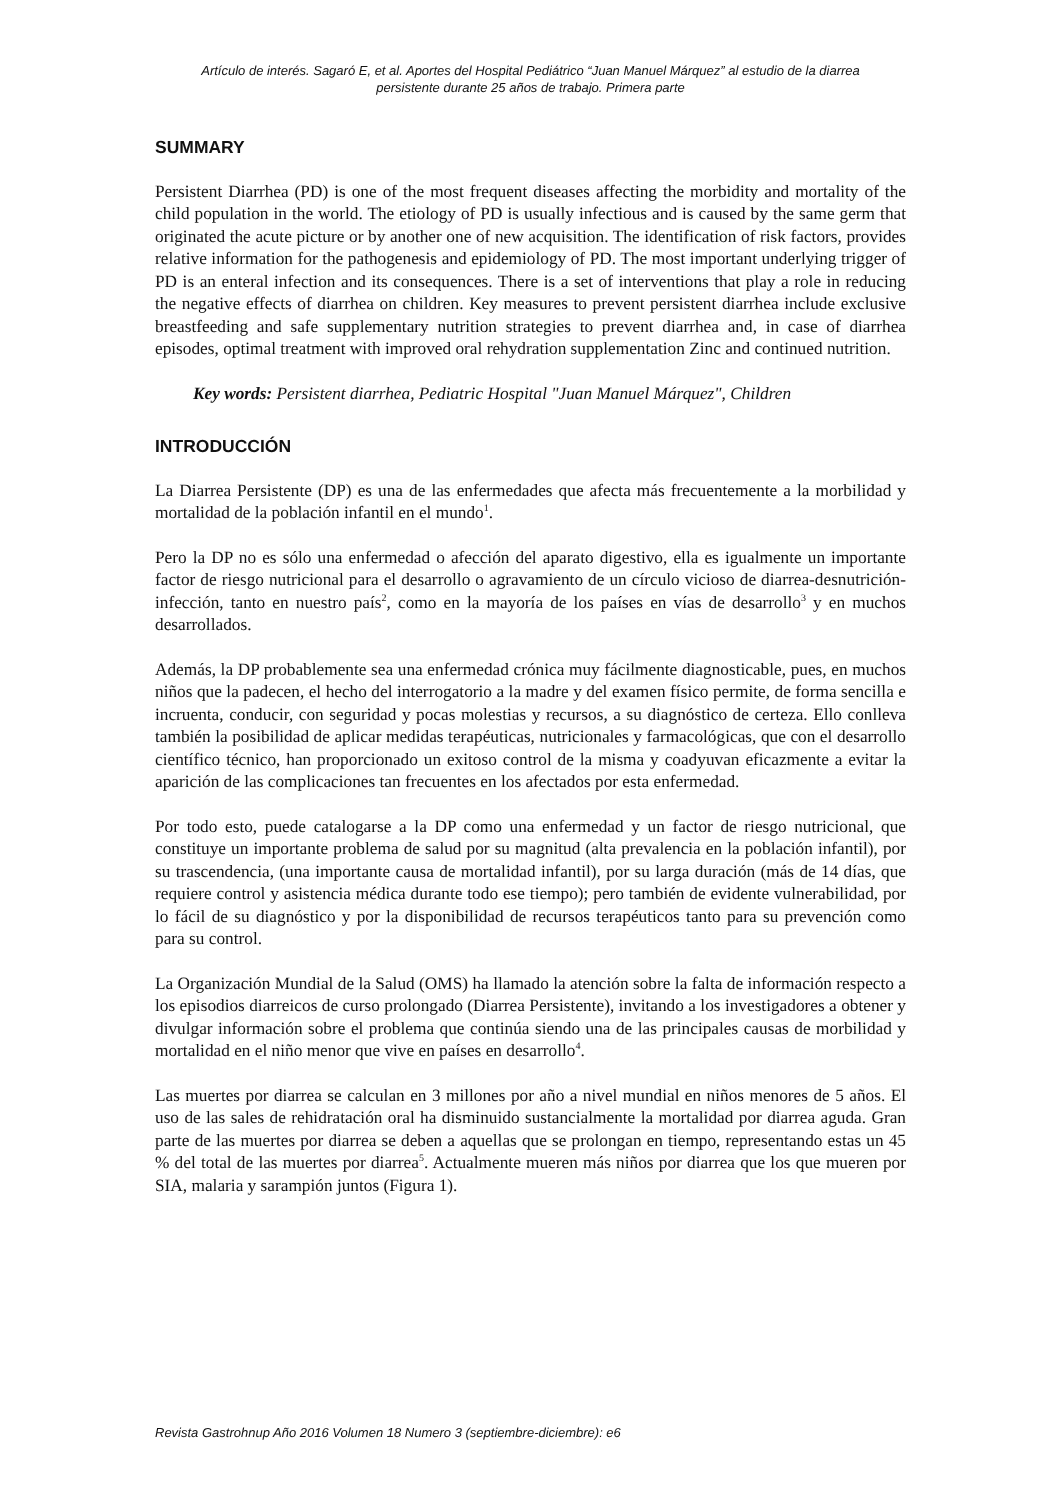Artículo de interés. Sagaró E, et al. Aportes del Hospital Pediátrico “Juan Manuel Márquez” al estudio de la diarrea
persistente durante 25 años de trabajo. Primera parte
SUMMARY
Persistent Diarrhea (PD) is one of the most frequent diseases affecting the morbidity and mortality of the child population in the world. The etiology of PD is usually infectious and is caused by the same germ that originated the acute picture or by another one of new acquisition. The identification of risk factors, provides relative information for the pathogenesis and epidemiology of PD. The most important underlying trigger of PD is an enteral infection and its consequences. There is a set of interventions that play a role in reducing the negative effects of diarrhea on children. Key measures to prevent persistent diarrhea include exclusive breastfeeding and safe supplementary nutrition strategies to prevent diarrhea and, in case of diarrhea episodes, optimal treatment with improved oral rehydration supplementation Zinc and continued nutrition.
Key words: Persistent diarrhea, Pediatric Hospital "Juan Manuel Márquez", Children
INTRODUCCIÓN
La Diarrea Persistente (DP) es una de las enfermedades que afecta más frecuentemente a la morbilidad y mortalidad de la población infantil en el mundo<sup>1</sup>.
Pero la DP no es sólo una enfermedad o afección del aparato digestivo, ella es igualmente un importante factor de riesgo nutricional para el desarrollo o agravamiento de un círculo vicioso de diarrea-desnutrición-infección, tanto en nuestro país<sup>2</sup>, como en la mayoría de los países en vías de desarrollo<sup>3</sup> y en muchos desarrollados.
Además, la DP probablemente sea una enfermedad crónica muy fácilmente diagnosticable, pues, en muchos niños que la padecen, el hecho del interrogatorio a la madre y del examen físico permite, de forma sencilla e incruenta, conducir, con seguridad y pocas molestias y recursos, a su diagnóstico de certeza. Ello conlleva también la posibilidad de aplicar medidas terapéuticas, nutricionales y farmacológicas, que con el desarrollo científico técnico, han proporcionado un exitoso control de la misma y coadyuvan eficazmente a evitar la aparición de las complicaciones tan frecuentes en los afectados por esta enfermedad.
Por todo esto, puede catalogarse a la DP como una enfermedad y un factor de riesgo nutricional, que constituye un importante problema de salud por su magnitud (alta prevalencia en la población infantil), por su trascendencia, (una importante causa de mortalidad infantil), por su larga duración (más de 14 días, que requiere control y asistencia médica durante todo ese tiempo); pero también de evidente vulnerabilidad, por lo fácil de su diagnóstico y por la disponibilidad de recursos terapéuticos tanto para su prevención como para su control.
La Organización Mundial de la Salud (OMS) ha llamado la atención sobre la falta de información respecto a los episodios diarreicos de curso prolongado (Diarrea Persistente), invitando a los investigadores a obtener y divulgar información sobre el problema que continúa siendo una de las principales causas de morbilidad y mortalidad en el niño menor que vive en países en desarrollo<sup>4</sup>.
Las muertes por diarrea se calculan en 3 millones por año a nivel mundial en niños menores de 5 años. El uso de las sales de rehidratación oral ha disminuido sustancialmente la mortalidad por diarrea aguda. Gran parte de las muertes por diarrea se deben a aquellas que se prolongan en tiempo, representando estas un 45 % del total de las muertes por diarrea<sup>5</sup>. Actualmente mueren más niños por diarrea que los que mueren por SIA, malaria y sarampión juntos (Figura 1).
Revista Gastrohnup Año 2016 Volumen 18 Numero 3 (septiembre-diciembre): e6